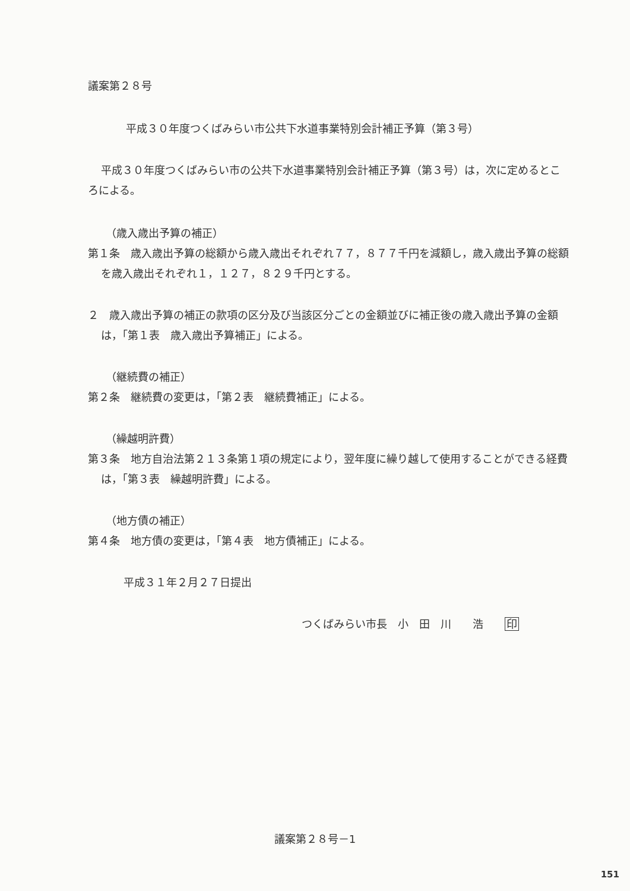議案第２８号
平成３０年度つくばみらい市公共下水道事業特別会計補正予算（第３号）
平成３０年度つくばみらい市の公共下水道事業特別会計補正予算（第３号）は，次に定めるところによる。
（歳入歳出予算の補正）
第１条　歳入歳出予算の総額から歳入歳出それぞれ７７，８７７千円を減額し，歳入歳出予算の総額を歳入歳出それぞれ１，１２７，８２９千円とする。
２　歳入歳出予算の補正の款項の区分及び当該区分ごとの金額並びに補正後の歳入歳出予算の金額は，「第１表　歳入歳出予算補正」による。
（継続費の補正）
第２条　継続費の変更は，「第２表　継続費補正」による。
（繰越明許費）
第３条　地方自治法第２１３条第１項の規定により，翌年度に繰り越して使用することができる経費は，「第３表　繰越明許費」による。
（地方債の補正）
第４条　地方債の変更は，「第４表　地方債補正」による。
平成３１年２月２７日提出
つくばみらい市長　小　田　川　　浩　　印
議案第２８号－1
151